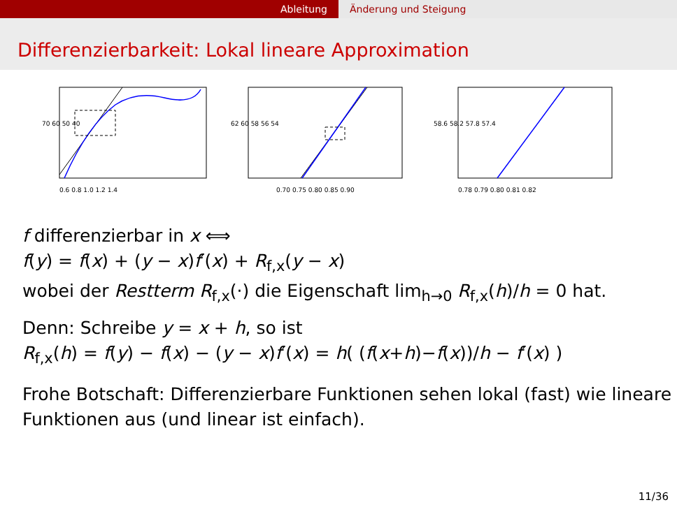Ableitung Änderung und Steigung
Differenzierbarkeit: Lokal lineare Approximation
0.6 0.8 1.0 1.2 1.4
70 60 50 40
0.70 0.75 0.80 0.85 0.90
62 60 58 56 54
0.78 0.79 0.80 0.81 0.82
58.6 58.2 57.8 57.4
f differenzierbar in x ⟺
f(y) = f(x) + (y − x)f′(x) + R<sub>f,x</sub>(y − x)
wobei der Restterm R<sub>f,x</sub>(·) die Eigenschaft lim<sub>h→0</sub> R<sub>f,x</sub>(h)/h = 0 hat.
Denn: Schreibe y = x + h, so ist
R<sub>f,x</sub>(h) = f(y) − f(x) − (y − x)f′(x) = h( (f(x+h)−f(x))/h − f′(x) )
Frohe Botschaft: Differenzierbare Funktionen sehen lokal (fast) wie lineare Funktionen aus (und linear ist einfach).
11/36